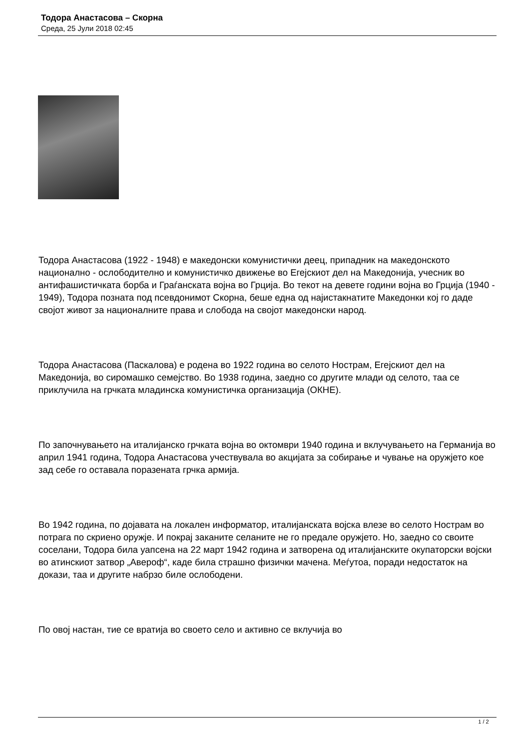Тодора Анастасова – Скорна
Среда, 25 Јули 2018 02:45
Тодора Анастасова (1922 - 1948) е македонски комунистички деец, припадник на македонското национално - ослободително и комунистичко движење во Егејскиот дел на Македонија, учесник во антифашистичката борба и Граѓанската војна во Грција. Во текот на девете години војна во Грција (1940 - 1949), Тодора позната под псевдонимот Скорна, беше една од најистакнатите Македонки кој го даде својот живот за националните права и слобода на својот македонски народ.
Тодора Анастасова (Паскалова) е родена во 1922 година во селото Нострам, Егејскиот дел на Македонија, во сиромашко семејство. Во 1938 година, заедно со другите млади од селото, таа се приклучила на грчката младинска комунистичка организација (ОКНЕ).
По започнувањето на италијанско грчката војна во октомври 1940 година и вклучувањето на Германија во април 1941 година, Тодора Анастасова учествувала во акцијата за собирање и чување на оружјето кое зад себе го оставала поразената грчка армија.
Во 1942 година, по дојавата на локален информатор, италијанската војска влезе во селото Нострам во потрага по скриено оружје. И покрај заканите селаните не го предале оружјето. Но, заедно со своите соселани, Тодора била уапсена на 22 март 1942 година и затворена од италијанските окупаторски војски во атинскиот затвор „Авероф“, каде била страшно физички мачена. Меѓутоа, поради недостаток на докази, таа и другите набрзо биле ослободени.
По овој настан, тие се вратија во своето село и активно се вклучија во
1 / 2